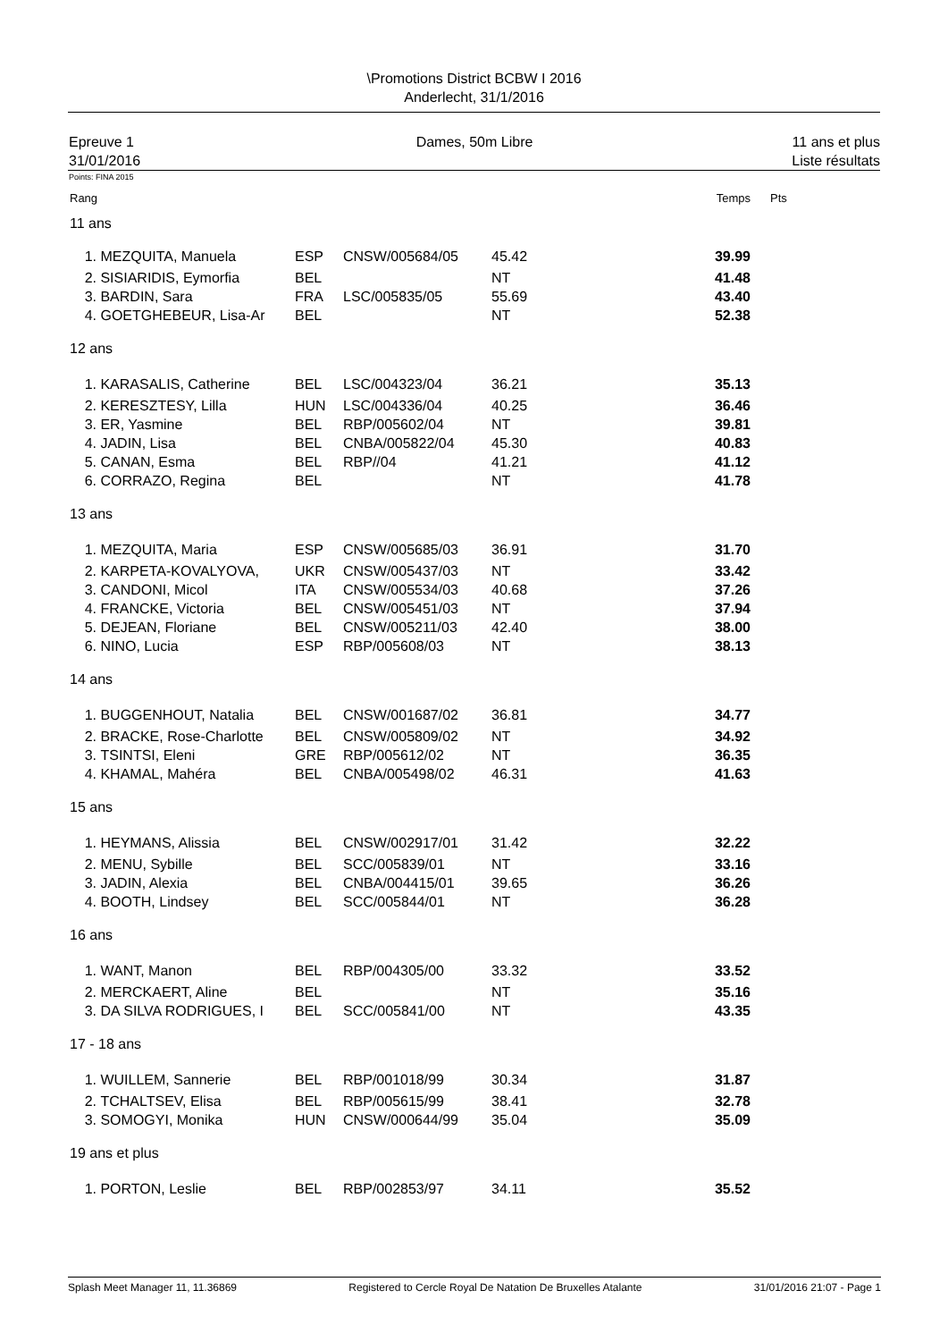\Promotions District BCBW I 2016
Anderlecht, 31/1/2016
Epreuve 1
31/01/2016
Dames, 50m Libre 11 ans et plus
Liste résultats
Points: FINA 2015
| Rang | | | | | | Temps | Pts |
| 11 ans | | | | | | | |
| 1. | MEZQUITA, Manuela | ESP | CNSW/005684/05 | 45.42 | | 39.99 | |
| 2. | SISIARIDIS, Eymorfia | BEL | | NT | | 41.48 | |
| 3. | BARDIN, Sara | FRA | LSC/005835/05 | 55.69 | | 43.40 | |
| 4. | GOETGHEBEUR, Lisa-Ar | BEL | | NT | | 52.38 | |
| 12 ans | | | | | | | |
| 1. | KARASALIS, Catherine | BEL | LSC/004323/04 | 36.21 | | 35.13 | |
| 2. | KERESZTESY, Lilla | HUN | LSC/004336/04 | 40.25 | | 36.46 | |
| 3. | ER, Yasmine | BEL | RBP/005602/04 | NT | | 39.81 | |
| 4. | JADIN, Lisa | BEL | CNBA/005822/04 | 45.30 | | 40.83 | |
| 5. | CANAN, Esma | BEL | RBP//04 | 41.21 | | 41.12 | |
| 6. | CORRAZO, Regina | BEL | | NT | | 41.78 | |
| 13 ans | | | | | | | |
| 1. | MEZQUITA, Maria | ESP | CNSW/005685/03 | 36.91 | | 31.70 | |
| 2. | KARPETA-KOVALYOVA, | UKR | CNSW/005437/03 | NT | | 33.42 | |
| 3. | CANDONI, Micol | ITA | CNSW/005534/03 | 40.68 | | 37.26 | |
| 4. | FRANCKE, Victoria | BEL | CNSW/005451/03 | NT | | 37.94 | |
| 5. | DEJEAN, Floriane | BEL | CNSW/005211/03 | 42.40 | | 38.00 | |
| 6. | NINO, Lucia | ESP | RBP/005608/03 | NT | | 38.13 | |
| 14 ans | | | | | | | |
| 1. | BUGGENHOUT, Natalia | BEL | CNSW/001687/02 | 36.81 | | 34.77 | |
| 2. | BRACKE, Rose-Charlotte | BEL | CNSW/005809/02 | NT | | 34.92 | |
| 3. | TSINTSI, Eleni | GRE | RBP/005612/02 | NT | | 36.35 | |
| 4. | KHAMAL, Mahéra | BEL | CNBA/005498/02 | 46.31 | | 41.63 | |
| 15 ans | | | | | | | |
| 1. | HEYMANS, Alissia | BEL | CNSW/002917/01 | 31.42 | | 32.22 | |
| 2. | MENU, Sybille | BEL | SCC/005839/01 | NT | | 33.16 | |
| 3. | JADIN, Alexia | BEL | CNBA/004415/01 | 39.65 | | 36.26 | |
| 4. | BOOTH, Lindsey | BEL | SCC/005844/01 | NT | | 36.28 | |
| 16 ans | | | | | | | |
| 1. | WANT, Manon | BEL | RBP/004305/00 | 33.32 | | 33.52 | |
| 2. | MERCKAERT, Aline | BEL | | NT | | 35.16 | |
| 3. | DA SILVA RODRIGUES, I | BEL | SCC/005841/00 | NT | | 43.35 | |
| 17 - 18 ans | | | | | | | |
| 1. | WUILLEM, Sannerie | BEL | RBP/001018/99 | 30.34 | | 31.87 | |
| 2. | TCHALTSEV, Elisa | BEL | RBP/005615/99 | 38.41 | | 32.78 | |
| 3. | SOMOGYI, Monika | HUN | CNSW/000644/99 | 35.04 | | 35.09 | |
| 19 ans et plus | | | | | | | |
| 1. | PORTON, Leslie | BEL | RBP/002853/97 | 34.11 | | 35.52 | |
Splash Meet Manager 11, 11.36869 Registered to Cercle Royal De Natation De Bruxelles Atalante 31/01/2016 21:07 - Page 1